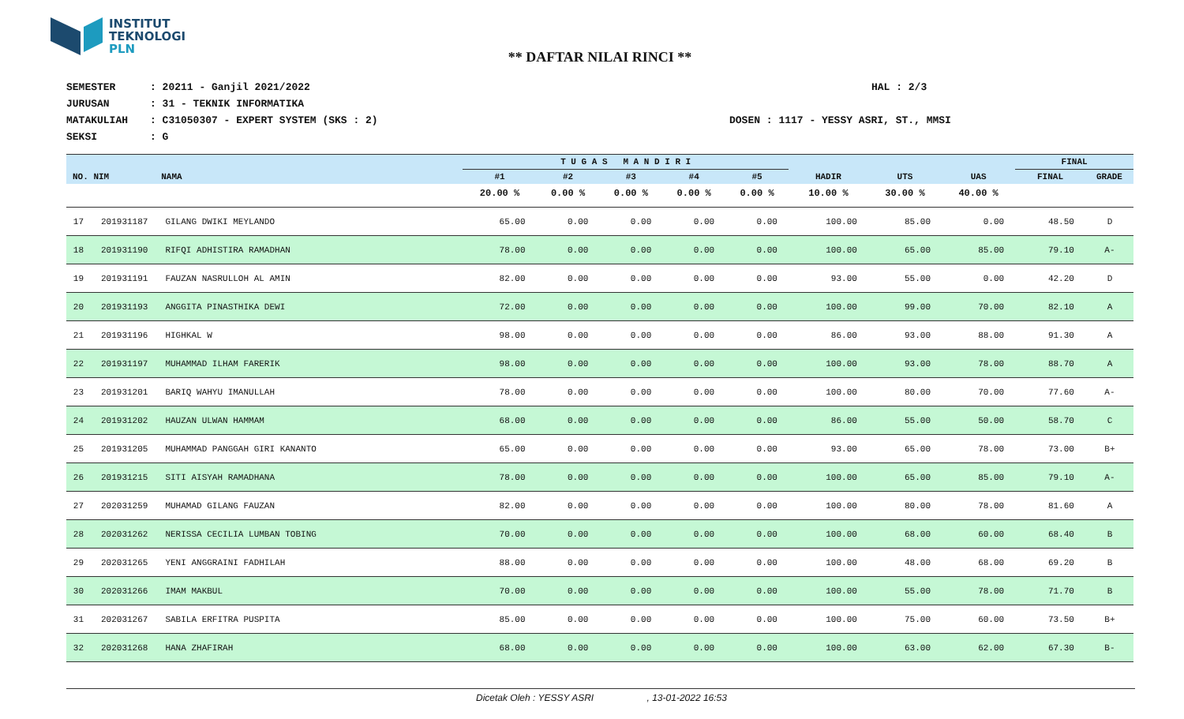INSTITUT
TEKNOLOGI
PLN
** DAFTAR NILAI RINCI **
SEMESTER: 20211 - Ganjil 2021/2022 HAL : 2/3
JURUSAN: 31 - TEKNIK INFORMATIKA
MATAKULIAH: C31050307 - EXPERT SYSTEM (SKS : 2) DOSEN : 1117 - YESSY ASRI, ST., MMSI
SEKSI: G
| NO. NIM NAMA | | | T U G A S M A N D I R I | | | | | HADIR | UTS | UAS | FINAL | |
| --- | --- | --- | --- | --- | --- | --- | --- | --- | --- | --- | --- | --- |
| | | | #1 | #2 | #3 | #4 | #5 | | | | FINAL | GRADE |
| | | | 20.00 % | 0.00 % | 0.00 % | 0.00 % | 0.00 % | 10.00 % | 30.00 % | 40.00 % | | |
| 17 | 201931187 | GILANG DWIKI MEYLANDO | 65.00 | 0.00 | 0.00 | 0.00 | 0.00 | 100.00 | 85.00 | 0.00 | 48.50 | D |
| 18 | 201931190 | RIFQI ADHISTIRA RAMADHAN | 78.00 | 0.00 | 0.00 | 0.00 | 0.00 | 100.00 | 65.00 | 85.00 | 79.10 | A- |
| 19 | 201931191 | FAUZAN NASRULLOH AL AMIN | 82.00 | 0.00 | 0.00 | 0.00 | 0.00 | 93.00 | 55.00 | 0.00 | 42.20 | D |
| 20 | 201931193 | ANGGITA PINASTHIKA DEWI | 72.00 | 0.00 | 0.00 | 0.00 | 0.00 | 100.00 | 99.00 | 70.00 | 82.10 | A |
| 21 | 201931196 | HIGHKAL W | 98.00 | 0.00 | 0.00 | 0.00 | 0.00 | 86.00 | 93.00 | 88.00 | 91.30 | A |
| 22 | 201931197 | MUHAMMAD ILHAM FARERIK | 98.00 | 0.00 | 0.00 | 0.00 | 0.00 | 100.00 | 93.00 | 78.00 | 88.70 | A |
| 23 | 201931201 | BARIQ WAHYU IMANULLAH | 78.00 | 0.00 | 0.00 | 0.00 | 0.00 | 100.00 | 80.00 | 70.00 | 77.60 | A- |
| 24 | 201931202 | HAUZAN ULWAN HAMMAM | 68.00 | 0.00 | 0.00 | 0.00 | 0.00 | 86.00 | 55.00 | 50.00 | 58.70 | C |
| 25 | 201931205 | MUHAMMAD PANGGAH GIRI KANANTO | 65.00 | 0.00 | 0.00 | 0.00 | 0.00 | 93.00 | 65.00 | 78.00 | 73.00 | B+ |
| 26 | 201931215 | SITI AISYAH RAMADHANA | 78.00 | 0.00 | 0.00 | 0.00 | 0.00 | 100.00 | 65.00 | 85.00 | 79.10 | A- |
| 27 | 202031259 | MUHAMAD GILANG FAUZAN | 82.00 | 0.00 | 0.00 | 0.00 | 0.00 | 100.00 | 80.00 | 78.00 | 81.60 | A |
| 28 | 202031262 | NERISSA CECILIA LUMBAN TOBING | 70.00 | 0.00 | 0.00 | 0.00 | 0.00 | 100.00 | 68.00 | 60.00 | 68.40 | B |
| 29 | 202031265 | YENI ANGGRAINI FADHILAH | 88.00 | 0.00 | 0.00 | 0.00 | 0.00 | 100.00 | 48.00 | 68.00 | 69.20 | B |
| 30 | 202031266 | IMAM MAKBUL | 70.00 | 0.00 | 0.00 | 0.00 | 0.00 | 100.00 | 55.00 | 78.00 | 71.70 | B |
| 31 | 202031267 | SABILA ERFITRA PUSPITA | 85.00 | 0.00 | 0.00 | 0.00 | 0.00 | 100.00 | 75.00 | 60.00 | 73.50 | B+ |
| 32 | 202031268 | HANA ZHAFIRAH | 68.00 | 0.00 | 0.00 | 0.00 | 0.00 | 100.00 | 63.00 | 62.00 | 67.30 | B- |
Dicetak Oleh : YESSY ASRI , 13-01-2022 16:53